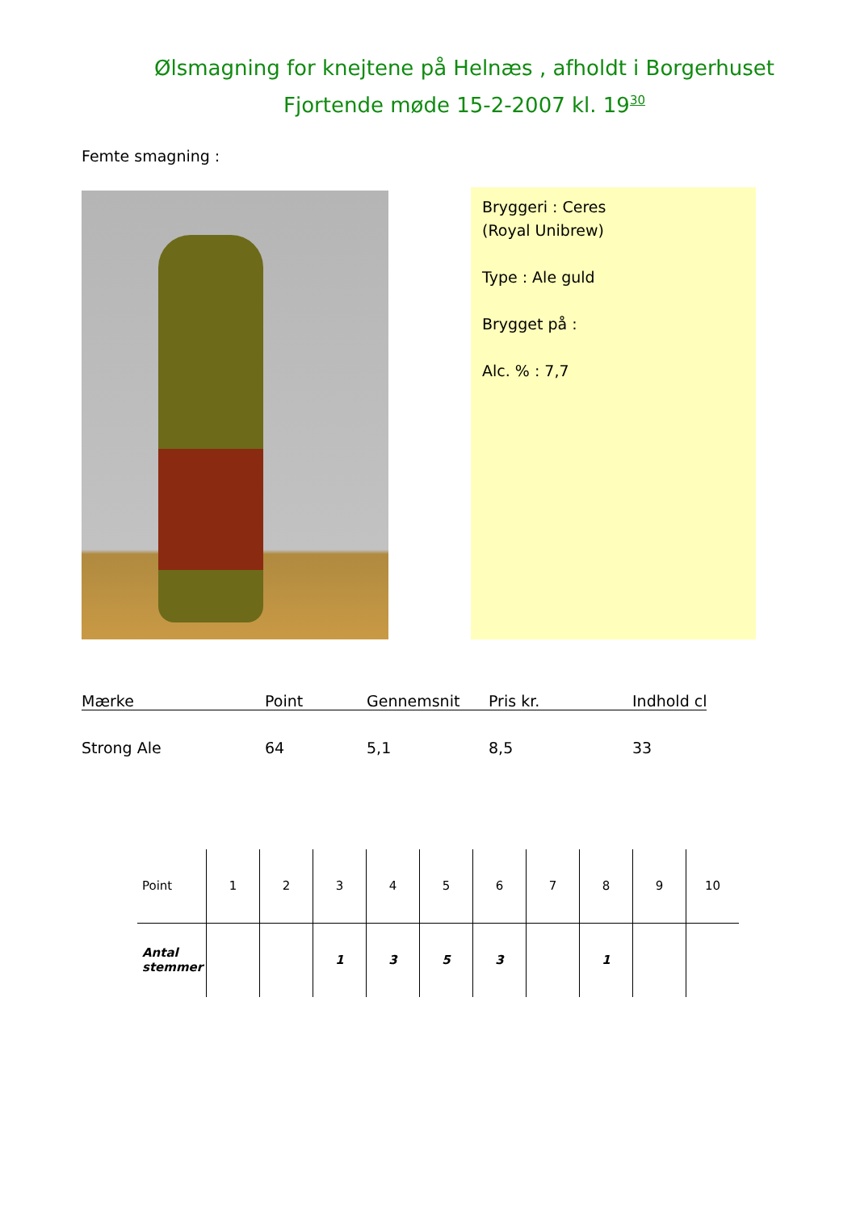Ølsmagning for knejtene på Helnæs , afholdt i Borgerhuset
Fjortende møde 15-2-2007 kl. 19<sup>30</sup>
Femte smagning :
Bryggeri : Ceres
(Royal Unibrew)
Type : Ale guld
Brygget på :
Alc. % : 7,7
| Mærke | Point | Gennemsnit | Pris kr. | Indhold cl |
| --- | --- | --- | --- | --- |
| Strong Ale | 64 | 5,1 | 8,5 | 33 |
| Point | 1 | 2 | 3 | 4 | 5 | 6 | 7 | 8 | 9 | 10 |
| Antal stemmer | | | 1 | 3 | 5 | 3 | | 1 | | |